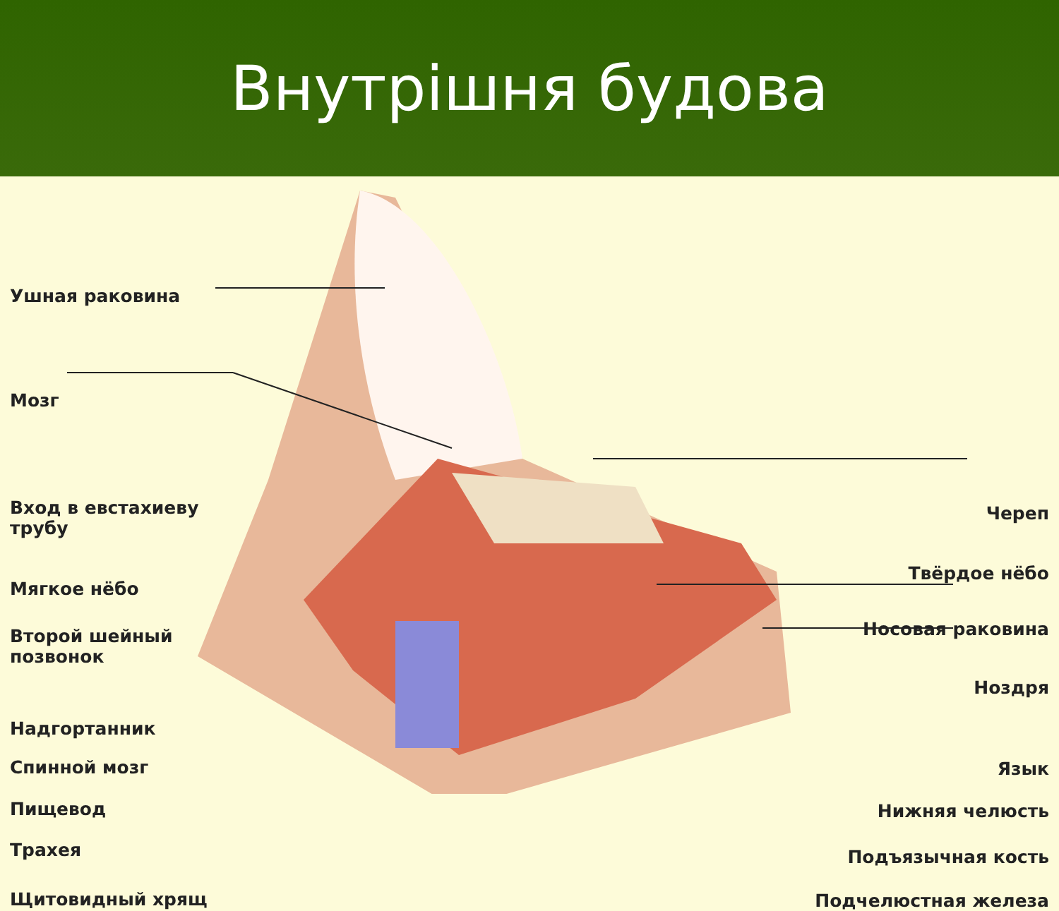Внутрішня будова
Ушная раковина
Мозг
Вход в евстахиеву трубу
Мягкое нёбо
Второй шейный позвонок
Надгортанник
Спинной мозг
Пищевод
Трахея
Щитовидный хрящ
Череп
Твёрдое нёбо
Носовая раковина
Ноздря
Язык
Нижняя челюсть
Подъязычная кость
Подчелюстная железа